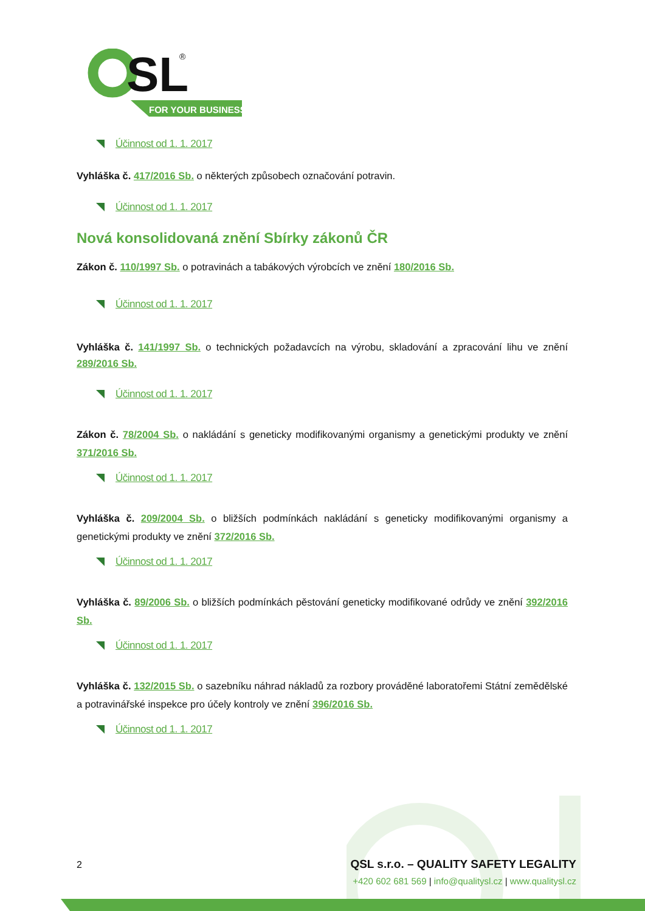SL
®
FOR YOUR BUSINESS
Účinnost od 1. 1. 2017
Vyhláška č. 417/2016 Sb. o některých způsobech označování potravin.
Účinnost od 1. 1. 2017
Nová konsolidovaná znění Sbírky zákonů ČR
Zákon č. 110/1997 Sb. o potravinách a tabákových výrobcích ve znění 180/2016 Sb.
Účinnost od 1. 1. 2017
Vyhláška č. 141/1997 Sb. o technických požadavcích na výrobu, skladování a zpracování lihu ve znění 289/2016 Sb.
Účinnost od 1. 1. 2017
Zákon č. 78/2004 Sb. o nakládání s geneticky modifikovanými organismy a genetickými produkty ve znění 371/2016 Sb.
Účinnost od 1. 1. 2017
Vyhláška č. 209/2004 Sb. o bližších podmínkách nakládání s geneticky modifikovanými organismy a genetickými produkty ve znění 372/2016 Sb.
Účinnost od 1. 1. 2017
Vyhláška č. 89/2006 Sb. o bližších podmínkách pěstování geneticky modifikované odrůdy ve znění 392/2016 Sb.
Účinnost od 1. 1. 2017
Vyhláška č. 132/2015 Sb. o sazebníku náhrad nákladů za rozbory prováděné laboratořemi Státní zemědělské a potravinářské inspekce pro účely kontroly ve znění 396/2016 Sb.
Účinnost od 1. 1. 2017
2 QSL s.r.o. – QUALITY SAFETY LEGALITY
+420 602 681 569 | info@qualitysl.cz | www.qualitysl.cz